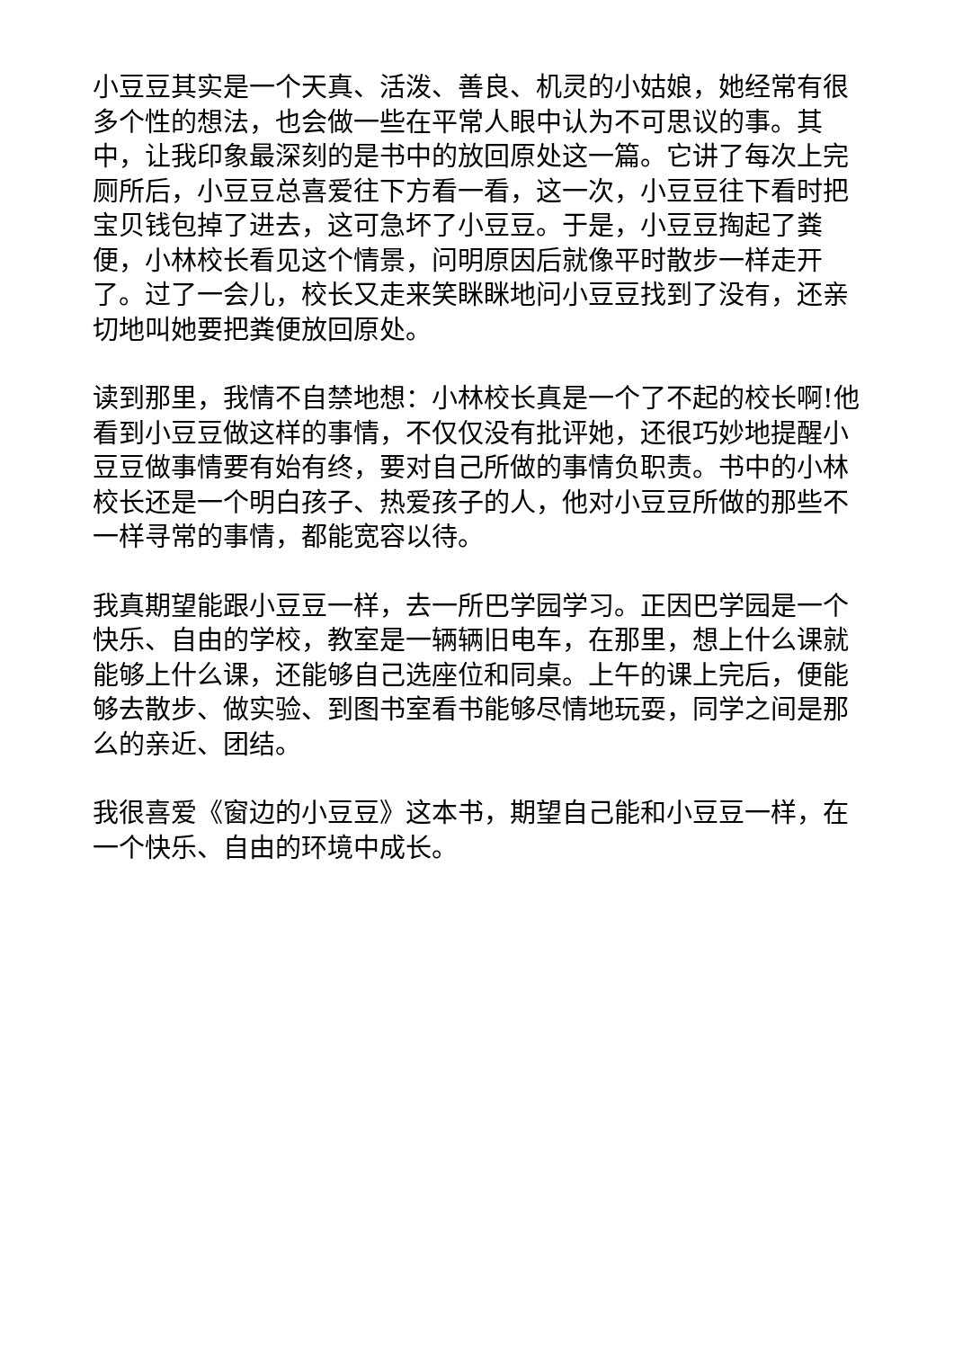小豆豆其实是一个天真、活泼、善良、机灵的小姑娘，她经常有很多个性的想法，也会做一些在平常人眼中认为不可思议的事。其中，让我印象最深刻的是书中的放回原处这一篇。它讲了每次上完厕所后，小豆豆总喜爱往下方看一看，这一次，小豆豆往下看时把宝贝钱包掉了进去，这可急坏了小豆豆。于是，小豆豆掏起了粪便，小林校长看见这个情景，问明原因后就像平时散步一样走开了。过了一会儿，校长又走来笑眯眯地问小豆豆找到了没有，还亲切地叫她要把粪便放回原处。
读到那里，我情不自禁地想：小林校长真是一个了不起的校长啊!他看到小豆豆做这样的事情，不仅仅没有批评她，还很巧妙地提醒小豆豆做事情要有始有终，要对自己所做的事情负职责。书中的小林校长还是一个明白孩子、热爱孩子的人，他对小豆豆所做的那些不一样寻常的事情，都能宽容以待。
我真期望能跟小豆豆一样，去一所巴学园学习。正因巴学园是一个快乐、自由的学校，教室是一辆辆旧电车，在那里，想上什么课就能够上什么课，还能够自己选座位和同桌。上午的课上完后，便能够去散步、做实验、到图书室看书能够尽情地玩耍，同学之间是那么的亲近、团结。
我很喜爱《窗边的小豆豆》这本书，期望自己能和小豆豆一样，在一个快乐、自由的环境中成长。